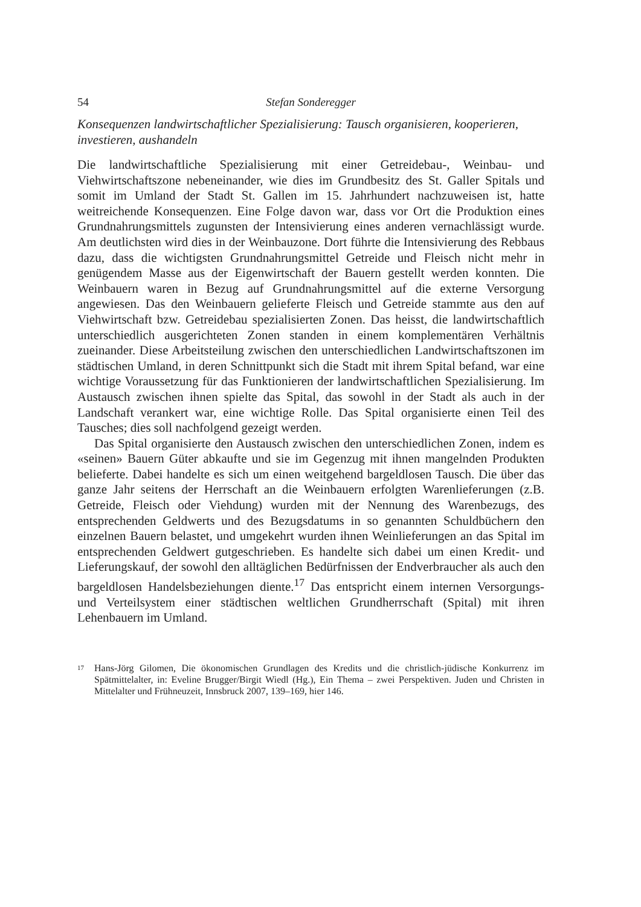54 Stefan Sonderegger
Konsequenzen landwirtschaftlicher Spezialisierung: Tausch organisieren, kooperieren, investieren, aushandeln
Die landwirtschaftliche Spezialisierung mit einer Getreidebau-, Weinbau- und Viehwirtschaftszone nebeneinander, wie dies im Grundbesitz des St. Galler Spitals und somit im Umland der Stadt St. Gallen im 15. Jahrhundert nachzuweisen ist, hatte weitreichende Konsequenzen. Eine Folge davon war, dass vor Ort die Produktion eines Grundnahrungsmittels zugunsten der Intensivierung eines anderen vernachlässigt wurde. Am deutlichsten wird dies in der Weinbauzone. Dort führte die Intensivierung des Rebbaus dazu, dass die wichtigsten Grundnahrungsmittel Getreide und Fleisch nicht mehr in genügendem Masse aus der Eigenwirtschaft der Bauern gestellt werden konnten. Die Weinbauern waren in Bezug auf Grundnahrungsmittel auf die externe Versorgung angewiesen. Das den Weinbauern gelieferte Fleisch und Getreide stammte aus den auf Viehwirtschaft bzw. Getreidebau spezialisierten Zonen. Das heisst, die landwirtschaftlich unterschiedlich ausgerichteten Zonen standen in einem komplementären Verhältnis zueinander. Diese Arbeitsteilung zwischen den unterschiedlichen Landwirtschaftszonen im städtischen Umland, in deren Schnittpunkt sich die Stadt mit ihrem Spital befand, war eine wichtige Voraussetzung für das Funktionieren der landwirtschaftlichen Spezialisierung. Im Austausch zwischen ihnen spielte das Spital, das sowohl in der Stadt als auch in der Landschaft verankert war, eine wichtige Rolle. Das Spital organisierte einen Teil des Tausches; dies soll nachfolgend gezeigt werden.
Das Spital organisierte den Austausch zwischen den unterschiedlichen Zonen, indem es «seinen» Bauern Güter abkaufte und sie im Gegenzug mit ihnen mangelnden Produkten belieferte. Dabei handelte es sich um einen weitgehend bargeldlosen Tausch. Die über das ganze Jahr seitens der Herrschaft an die Weinbauern erfolgten Warenlieferungen (z.B. Getreide, Fleisch oder Viehdung) wurden mit der Nennung des Warenbezugs, des entsprechenden Geldwerts und des Bezugsdatums in so genannten Schuldbüchern den einzelnen Bauern belastet, und umgekehrt wurden ihnen Weinlieferungen an das Spital im entsprechenden Geldwert gutgeschrieben. Es handelte sich dabei um einen Kredit- und Lieferungskauf, der sowohl den alltäglichen Bedürfnissen der Endverbraucher als auch den bargeldlosen Handelsbeziehungen diente.<sup>17</sup> Das entspricht einem internen Versorgungs- und Verteilsystem einer städtischen weltlichen Grundherrschaft (Spital) mit ihren Lehenbauern im Umland.
17 Hans-Jörg Gilomen, Die ökonomischen Grundlagen des Kredits und die christlich-jüdische Konkurrenz im Spätmittelalter, in: Eveline Brugger/Birgit Wiedl (Hg.), Ein Thema – zwei Perspektiven. Juden und Christen in Mittelalter und Frühneuzeit, Innsbruck 2007, 139–169, hier 146.